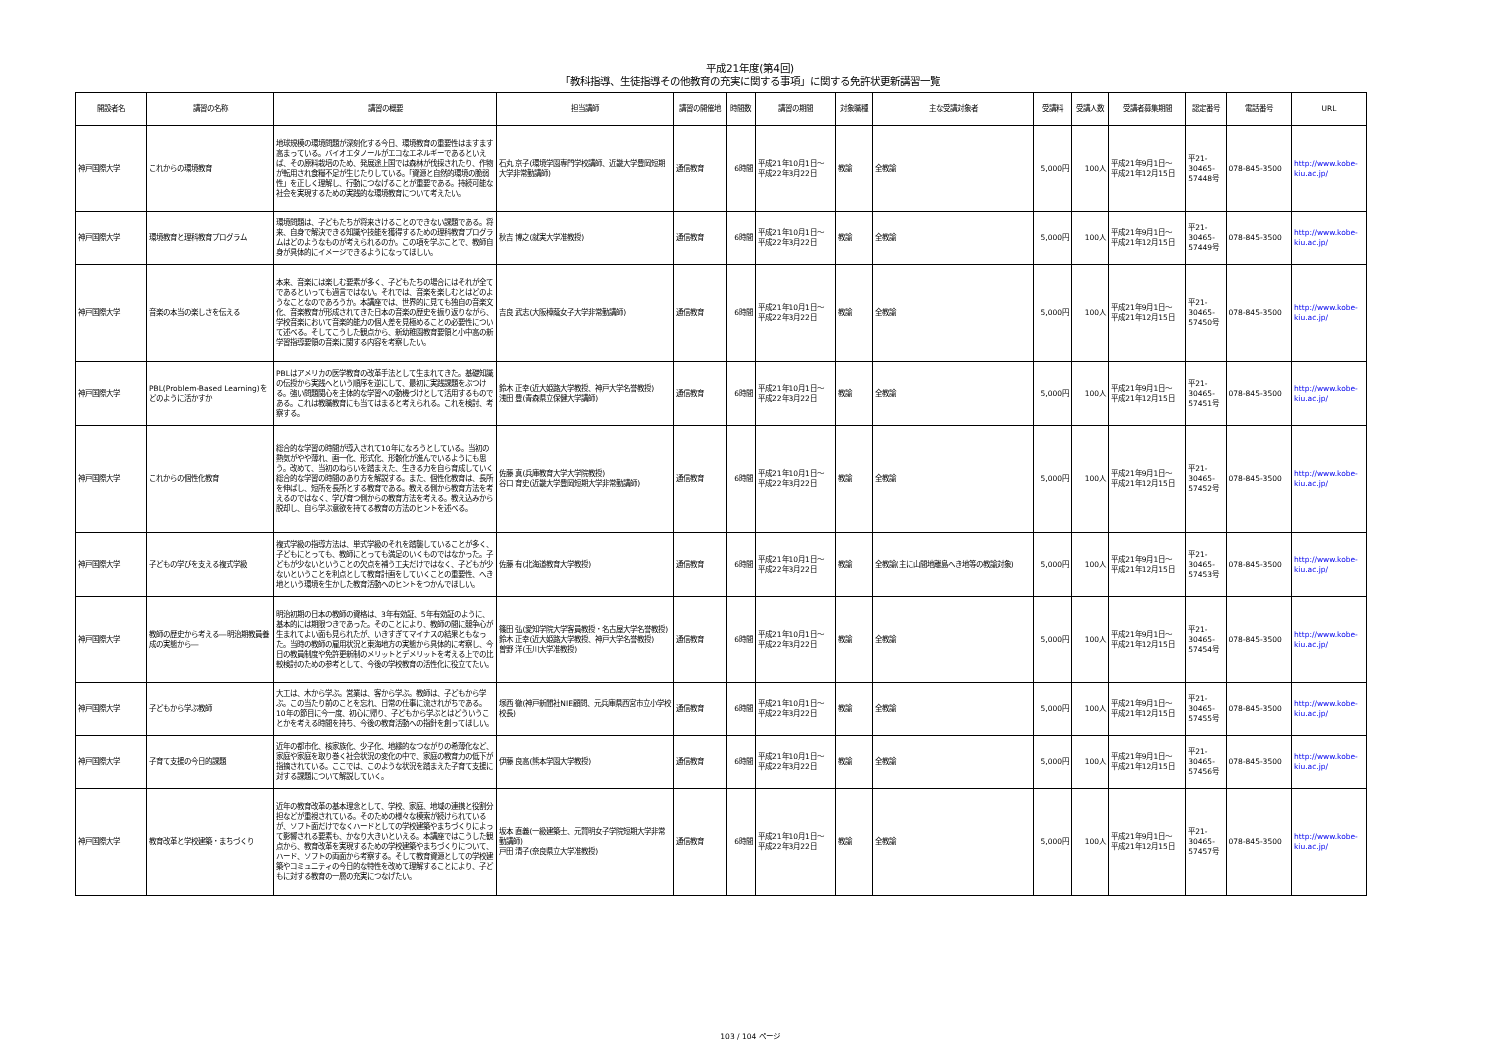平成21年度(第4回)
「教科指導、生徒指導その他教育の充実に関する事項」に関する免許状更新講習一覧
| 開設者名 | 講習の名称 | 講習の概要 | 担当講師 | 講習の開催地 | 時間数 | 講習の期間 | 対象職種 | 主な受講対象者 | 受講料 | 受講人数 | 受講者募集期間 | 認定番号 | 電話番号 | URL |
| --- | --- | --- | --- | --- | --- | --- | --- | --- | --- | --- | --- | --- | --- | --- |
| 神戸国際大学 | これからの環境教育 | 地球規模の環境問題が深刻化する今日、環境教育の重要性はますます高まっている。バイオエタノールがエコなエネルギーであるといえば、その原料栽培のため、発展途上国では森林が伐採されたり、作物が転用され食糧不足が生じたりしている。「資源と自然的環境の脆弱性」を正しく理解し、行動につなげることが重要である。持続可能な社会を実現するための実践的な環境教育について考えたい。 | 石丸 京子(環境学園専門学校講師、近畿大学豊岡短期大学非常勤講師) | 通信教育 | 6時間 | 平成21年10月1日～ 平成22年3月22日 | 教諭 | 全教諭 | 5,000円 | 100人 | 平成21年9月1日～ 平成21年12月15日 | 平21- 30465- 57448号 | 078-845-3500 | http://www.kobe-kiu.ac.jp/ |
| 神戸国際大学 | 環境教育と理科教育プログラム | 環境問題は、子どもたちが将来さけることのできない課題である。将来、自身で解決できる知識や技能を獲得するための理科教育プログラムはどのようなものが考えられるのか。この項を学ぶことで、教師自身が具体的にイメージできるようになってほしい。 | 秋吉 博之(就実大学准教授) | 通信教育 | 6時間 | 平成21年10月1日～ 平成22年3月22日 | 教諭 | 全教諭 | 5,000円 | 100人 | 平成21年9月1日～ 平成21年12月15日 | 平21- 30465- 57449号 | 078-845-3500 | http://www.kobe-kiu.ac.jp/ |
| 神戸国際大学 | 音楽の本当の楽しさを伝える | 本来、音楽には楽しむ要素が多く、子どもたちの場合にはそれが全てであるといっても過言ではない。それでは、音楽を楽しむとはどのようなことなのであろうか。本講座では、世界的に見ても独自の音楽文化、音楽教育が形成されてきた日本の音楽の歴史を振り返りながら、学校音楽において音楽的能力の個人差を見極めることの必要性について述べる。そしてこうした観点から、新幼稚園教育要領と小中高の新学習指導要領の音楽に関する内容を考察したい。 | 吉良 武志(大阪樟蔭女子大学非常勤講師) | 通信教育 | 6時間 | 平成21年10月1日～ 平成22年3月22日 | 教諭 | 全教諭 | 5,000円 | 100人 | 平成21年9月1日～ 平成21年12月15日 | 平21- 30465- 57450号 | 078-845-3500 | http://www.kobe-kiu.ac.jp/ |
| 神戸国際大学 | PBL(Problem-Based Learning)をどのように活かすか | PBLはアメリカの医学教育の改革手法として生まれてきた。基礎知識の伝授から実践へという順序を逆にして、最初に実践課題をぶつける。強い問題関心を主体的な学習への動機づけとして活用するものである。これは教職教育にも当てはまると考えられる。これを検討、考察する。 | 鈴木 正幸(近大姫路大学教授、神戸大学名誉教授) 浅田 豊(青森県立保健大学講師) | 通信教育 | 6時間 | 平成21年10月1日～ 平成22年3月22日 | 教諭 | 全教諭 | 5,000円 | 100人 | 平成21年9月1日～ 平成21年12月15日 | 平21- 30465- 57451号 | 078-845-3500 | http://www.kobe-kiu.ac.jp/ |
| 神戸国際大学 | これからの個性化教育 | 総合的な学習の時間が導入されて10年になろうとしている。当初の熱気がやや薄れ、画一化、形式化、形骸化が進んでいるようにも思う。改めて、当初のねらいを踏まえた、生きる力を自ら育成していく総合的な学習の時間のあり方を解説する。また、個性化教育は、長所を伸ばし、短所を長所とする教育である。教える側から教育方法を考えるのではなく、学び育つ側からの教育方法を考える。教え込みから脱却し、自ら学ぶ意欲を持てる教育の方法のヒントを述べる。 | 佐藤 真(兵庫教育大学大学院教授) 谷口 育史(近畿大学豊岡短期大学非常勤講師) | 通信教育 | 6時間 | 平成21年10月1日～ 平成22年3月22日 | 教諭 | 全教諭 | 5,000円 | 100人 | 平成21年9月1日～ 平成21年12月15日 | 平21- 30465- 57452号 | 078-845-3500 | http://www.kobe-kiu.ac.jp/ |
| 神戸国際大学 | 子どもの学びを支える複式学級 | 複式学級の指導方法は、単式学級のそれを踏襲していることが多く、子どもにとっても、教師にとっても満足のいくものではなかった。子どもが少ないということの欠点を補う工夫だけではなく、子どもが少ないということを利点として教育計画をしていくことの重要性、へき地という環境を生かした教育活動へのヒントをつかんでほしい。 | 佐藤 有(北海道教育大学教授) | 通信教育 | 6時間 | 平成21年10月1日～ 平成22年3月22日 | 教諭 | 全教諭(主に山間地離島へき地等の教諭対象) | 5,000円 | 100人 | 平成21年9月1日～ 平成21年12月15日 | 平21- 30465- 57453号 | 078-845-3500 | http://www.kobe-kiu.ac.jp/ |
| 神戸国際大学 | 教師の歴史から考える―明治期教員養成の実態から― | 明治初期の日本の教師の資格は、3年有効証、5年有効証のように、基本的には期限つきであった。そのことにより、教師の間に競争心が生まれてよい面も見られたが、いきすぎてマイナスの結果ともなった。当時の教師の雇用状況と東海地方の実態から具体的に考察し、今日の教員制度や免許更新制のメリットとデメリットを考える上での比較検討のための参考として、今後の学校教育の活性化に役立てたい。 | 篠田 弘(愛知学院大学客員教授・名古屋大学名誉教授) 鈴木 正幸(近大姫路大学教授、神戸大学名誉教授) 曽野 洋(玉川大学准教授) | 通信教育 | 6時間 | 平成21年10月1日～ 平成22年3月22日 | 教諭 | 全教諭 | 5,000円 | 100人 | 平成21年9月1日～ 平成21年12月15日 | 平21- 30465- 57454号 | 078-845-3500 | http://www.kobe-kiu.ac.jp/ |
| 神戸国際大学 | 子どもから学ぶ教師 | 大工は、木から学ぶ。営業は、客から学ぶ。教師は、子どもから学ぶ。この当たり前のことを忘れ、日常の仕事に流されがちである。10年の節目に今一度、初心に帰り、子どもから学ぶとはどういうことかを考える時間を持ち、今後の教育活動への指針を創ってほしい。 | 塚西 徹(神戸新聞社NIE顧問、元兵庫県西宮市立小学校校長) | 通信教育 | 6時間 | 平成21年10月1日～ 平成22年3月22日 | 教諭 | 全教諭 | 5,000円 | 100人 | 平成21年9月1日～ 平成21年12月15日 | 平21- 30465- 57455号 | 078-845-3500 | http://www.kobe-kiu.ac.jp/ |
| 神戸国際大学 | 子育て支援の今日的課題 | 近年の都市化、核家族化、少子化、地縁的なつながりの希薄化など、家庭や家庭を取り巻く社会状況の変化の中で、家庭の教育力の低下が指摘されている。ここでは、このような状況を踏まえた子育て支援に対する課題について解説していく。 | 伊藤 良高(熊本学園大学教授) | 通信教育 | 6時間 | 平成21年10月1日～ 平成22年3月22日 | 教諭 | 全教諭 | 5,000円 | 100人 | 平成21年9月1日～ 平成21年12月15日 | 平21- 30465- 57456号 | 078-845-3500 | http://www.kobe-kiu.ac.jp/ |
| 神戸国際大学 | 教育改革と学校建築・まちづくり | 近年の教育改革の基本理念として、学校、家庭、地域の連携と役割分担などが重視されている。そのための様々な模索が続けられているが、ソフト面だけでなくハードとしての学校建築やまちづくりによって影響される要素も、かなり大きいといえる。本講座ではこうした観点から、教育改革を実現するための学校建築やまちづくりについて、ハード、ソフトの両面から考察する。そして教育資源としての学校建築やコミュニティの今日的な特性を改めて理解することにより、子どもに対する教育の一層の充実につなげたい。 | 坂本 直義(一級建築士、元賢明女子学院短期大学非常勤講師) 戸田 清子(奈良県立大学准教授) | 通信教育 | 6時間 | 平成21年10月1日～ 平成22年3月22日 | 教諭 | 全教諭 | 5,000円 | 100人 | 平成21年9月1日～ 平成21年12月15日 | 平21- 30465- 57457号 | 078-845-3500 | http://www.kobe-kiu.ac.jp/ |
103 / 104 ページ